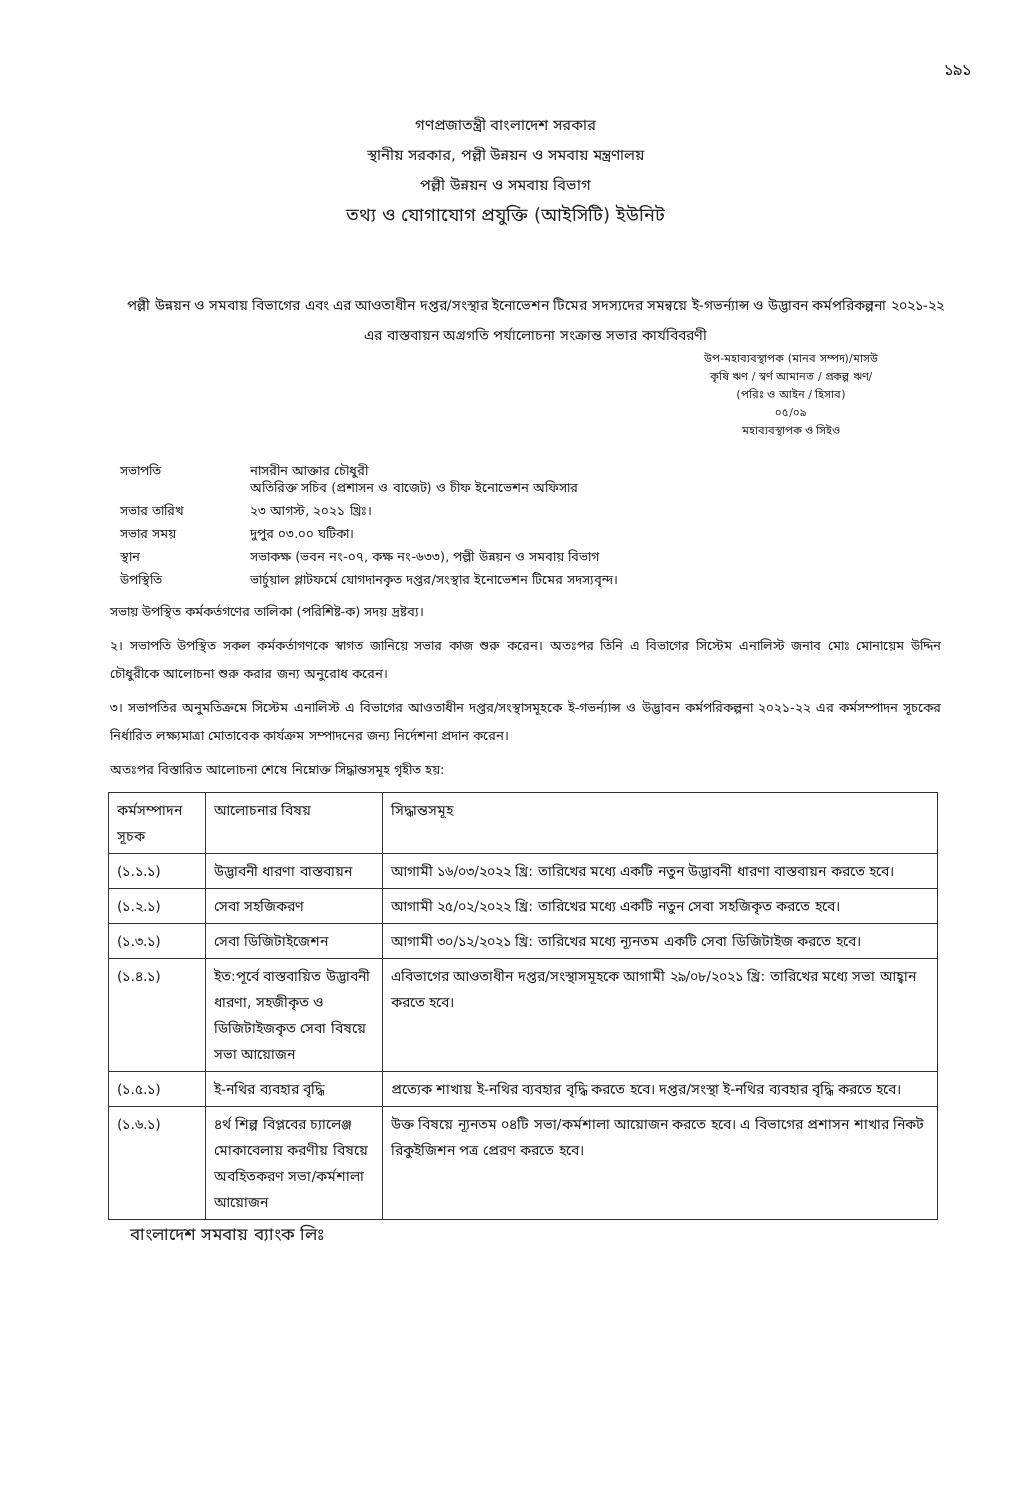১৯১
গণপ্রজাতন্ত্রী বাংলাদেশ সরকার
স্থানীয় সরকার, পল্লী উন্নয়ন ও সমবায় মন্ত্রণালয়
পল্লী উন্নয়ন ও সমবায় বিভাগ
তথ্য ও যোগাযোগ প্রযুক্তি (আইসিটি) ইউনিট
পল্লী উন্নয়ন ও সমবায় বিভাগের এবং এর আওতাধীন দপ্তর/সংস্থার ইনোভেশন টিমের সদস্যদের সমন্বয়ে ই-গভর্ন্যান্স ও উদ্ভাবন কর্মপরিকল্পনা ২০২১-২২ এর বাস্তবায়ন অগ্রগতি পর্যালোচনা সংক্রান্ত সভার কার্যবিবরণী
উপ-মহাব্যবস্থাপক (মানব সম্পদ)/মাসউ
কৃষি ঋণ / স্বর্ণ আমানত / প্রকল্প ঋণ/
(পরিঃ ও আইন / হিসাব)
০৫/০৯
মহাব্যবস্থাপক ও সিইও
| সভাপতি | নাসরীন আক্তার চৌধুরী অতিরিক্ত সচিব (প্রশাসন ও বাজেট) ও চীফ ইনোভেশন অফিসার |
| সভার তারিখ | ২৩ আগস্ট, ২০২১ খ্রিঃ। |
| সভার সময় | দুপুর ০৩.০০ ঘটিকা। |
| স্থান | সভাকক্ষ (ভবন নং-০৭, কক্ষ নং-৬৩৩), পল্লী উন্নয়ন ও সমবায় বিভাগ |
| উপস্থিতি | ভার্চুয়াল প্লাটফর্মে যোগদানকৃত দপ্তর/সংস্থার ইনোভেশন টিমের সদস্যবৃন্দ। |
সভায় উপস্থিত কর্মকর্তগণের তালিকা (পরিশিষ্ট-ক) সদয় দ্রষ্টব্য।
২। সভাপতি উপস্থিত সকল কর্মকর্তাগণকে স্বাগত জানিয়ে সভার কাজ শুরু করেন। অতঃপর তিনি এ বিভাগের সিস্টেম এনালিস্ট জনাব মোঃ মোনায়েম উদ্দিন চৌধুরীকে আলোচনা শুরু করার জন্য অনুরোধ করেন।
৩। সভাপতির অনুমতিক্রমে সিস্টেম এনালিস্ট এ বিভাগের আওতাধীন দপ্তর/সংস্থাসমূহকে ই-গভর্ন্যান্স ও উদ্ভাবন কর্মপরিকল্পনা ২০২১-২২ এর কর্মসম্পাদন সূচকের নির্ধারিত লক্ষ্যমাত্রা মোতাবেক কার্যক্রম সম্পাদনের জন্য নির্দেশনা প্রদান করেন।
অতঃপর বিস্তারিত আলোচনা শেষে নিম্নোক্ত সিদ্ধান্তসমূহ গৃহীত হয়:
| কর্মসম্পাদন সূচক | আলোচনার বিষয় | সিদ্ধান্তসমূহ |
| --- | --- | --- |
| (১.১.১) | উদ্ভাবনী ধারণা বাস্তবায়ন | আগামী ১৬/০৩/২০২২ খ্রি: তারিখের মধ্যে একটি নতুন উদ্ভাবনী ধারণা বাস্তবায়ন করতে হবে। |
| (১.২.১) | সেবা সহজিকরণ | আগামী ২৫/০২/২০২২ খ্রি: তারিখের মধ্যে একটি নতুন সেবা সহজিকৃত করতে হবে। |
| (১.৩.১) | সেবা ডিজিটাইজেশন | আগামী ৩০/১২/২০২১ খ্রি: তারিখের মধ্যে ন্যূনতম একটি সেবা ডিজিটাইজ করতে হবে। |
| (১.৪.১) | ইত:পূর্বে বাস্তবায়িত উদ্ভাবনী ধারণা, সহজীকৃত ও ডিজিটাইজকৃত সেবা বিষয়ে সভা আয়োজন | এবিভাগের আওতাধীন দপ্তর/সংস্থাসমূহকে আগামী ২৯/০৮/২০২১ খ্রি: তারিখের মধ্যে সভা আহ্বান করতে হবে। |
| (১.৫.১) | ই-নথির ব্যবহার বৃদ্ধি | প্রত্যেক শাখায় ই-নথির ব্যবহার বৃদ্ধি করতে হবে। দপ্তর/সংস্থা ই-নথির ব্যবহার বৃদ্ধি করতে হবে। |
| (১.৬.১) | ৪র্থ শিল্প বিপ্লবের চ্যালেঞ্জ মোকাবেলায় করণীয় বিষয়ে অবহিতকরণ সভা/কর্মশালা আয়োজন | উক্ত বিষয়ে ন্যূনতম ০৪টি সভা/কর্মশালা আয়োজন করতে হবে। এ বিভাগের প্রশাসন শাখার নিকট রিকুইজিশন পত্র প্রেরণ করতে হবে। |
বাংলাদেশ সমবায় ব্যাংক লিঃ